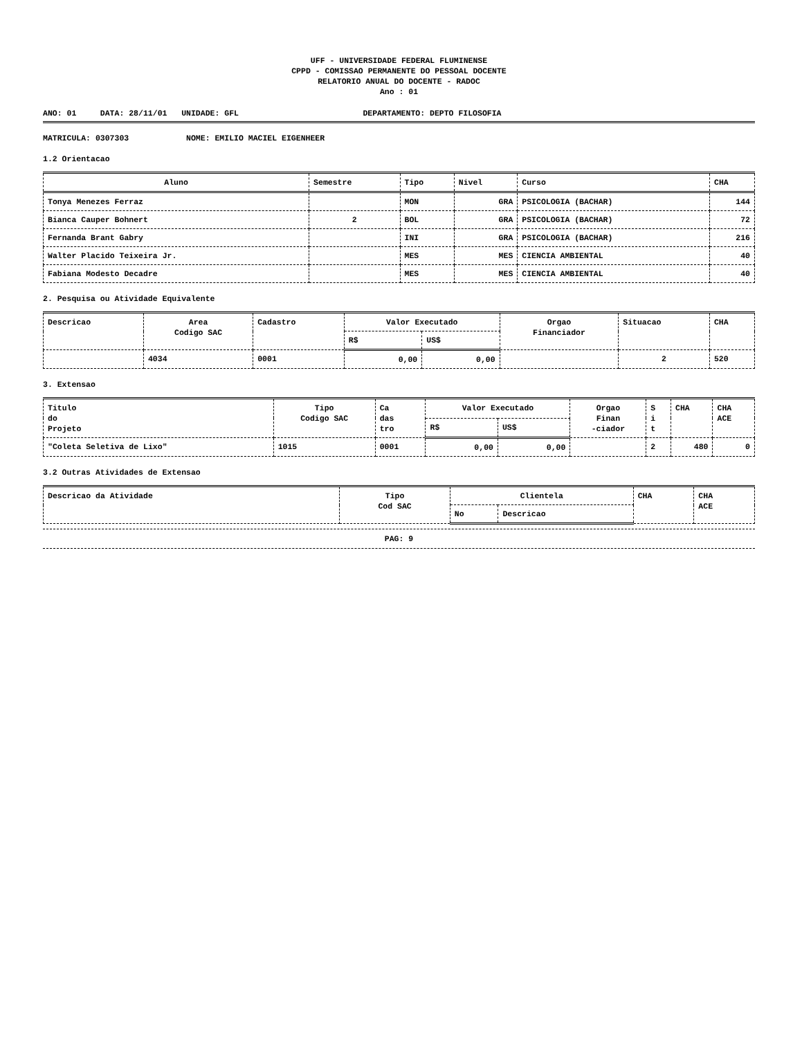UFF - UNIVERSIDADE FEDERAL FLUMINENSE
CPPD - COMISSAO PERMANENTE DO PESSOAL DOCENTE
RELATORIO ANUAL DO DOCENTE - RADOC
Ano : 01
ANO: 01 DATA: 28/11/01 UNIDADE: GFL DEPARTAMENTO: DEPTO FILOSOFIA
MATRICULA: 0307303 NOME: EMILIO MACIEL EIGENHEER
1.2 Orientacao
| Aluno | Semestre | Tipo | Nivel | Curso | CHA |
| --- | --- | --- | --- | --- | --- |
| Tonya Menezes Ferraz | | MON | GRA | PSICOLOGIA (BACHAR) | 144 |
| Bianca Cauper Bohnert | 2 | BOL | GRA | PSICOLOGIA (BACHAR) | 72 |
| Fernanda Brant Gabry | | INI | GRA | PSICOLOGIA (BACHAR) | 216 |
| Walter Placido Teixeira Jr. | | MES | MES | CIENCIA AMBIENTAL | 40 |
| Fabiana Modesto Decadre | | MES | MES | CIENCIA AMBIENTAL | 40 |
2. Pesquisa ou Atividade Equivalente
| Descricao | Area Codigo SAC | Cadastro | Valor Executado | | Orgao Financiador | Situacao | CHA |
| --- | --- | --- | --- | --- | --- | --- | --- |
| | | | R$ | US$ | | | |
| | 4034 | 0001 | 0,00 | 0,00 | | 2 | 520 |
3. Extensao
| Titulo do Projeto | Tipo Codigo SAC | Ca das tro | Valor Executado | | Orgao Finan -ciador | S i t | CHA | CHA ACE |
| --- | --- | --- | --- | --- | --- | --- | --- | --- |
| | | | R$ | US$ | | | | |
| "Coleta Seletiva de Lixo" | 1015 | 0001 | 0,00 | 0,00 | | 2 | 480 | 0 |
3.2 Outras Atividades de Extensao
| Descricao da Atividade | Tipo Cod SAC | Clientela | | CHA | CHA ACE |
| --- | --- | --- | --- | --- | --- |
| | | No | Descricao | | |
PAG: 9